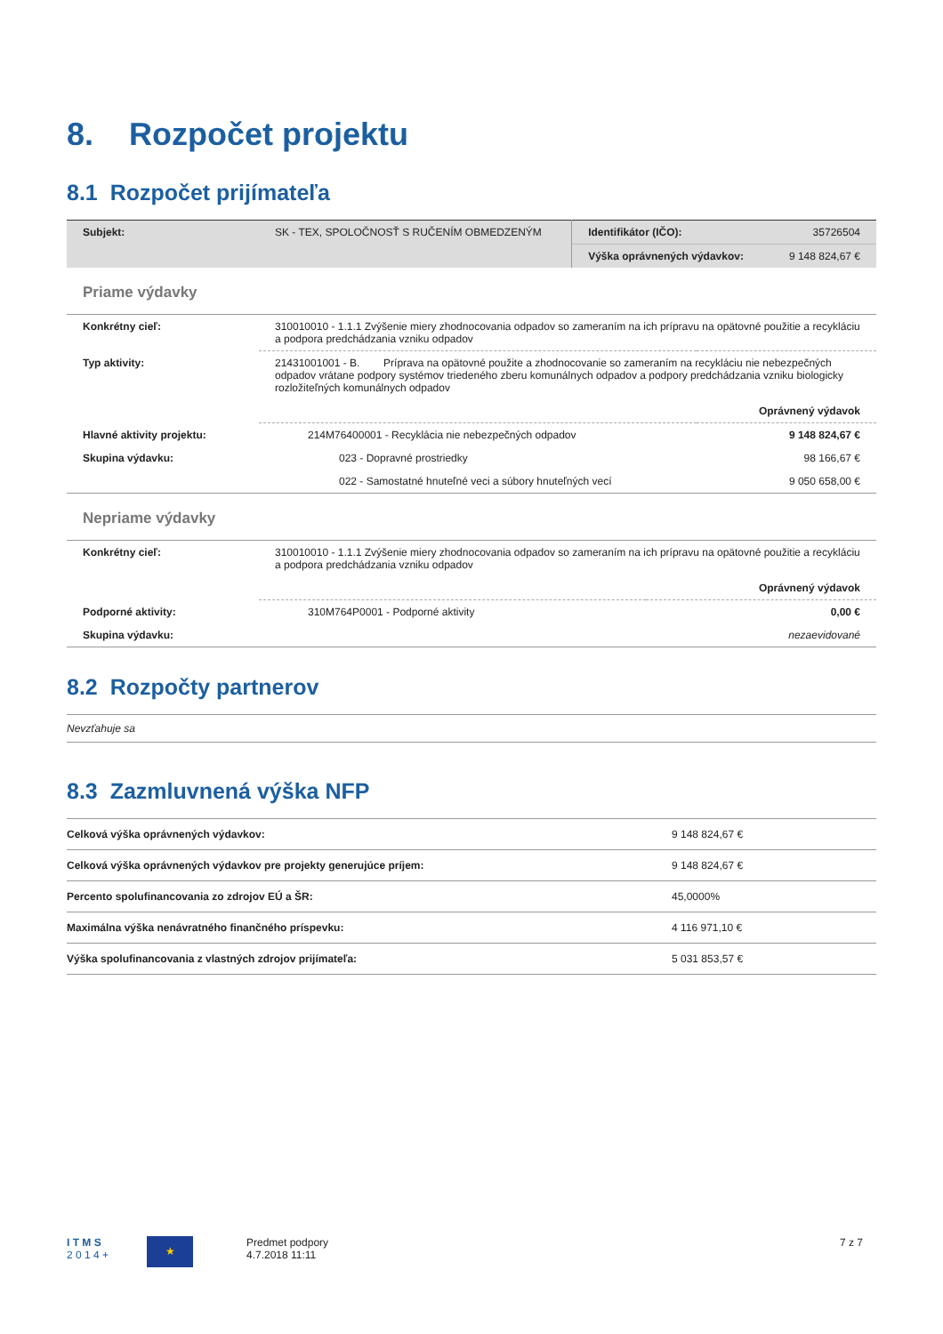8. Rozpočet projektu
8.1 Rozpočet prijímateľa
| Subjekt: | SK - TEX, SPOLOČNOSŤ S RUČENÍM OBMEDZENÝM | Identifikátor (IČO): | 35726504 |
| | | Výška oprávnených výdavkov: | 9 148 824,67 € |
Priame výdavky
| Konkrétny cieľ: | 310010010 - 1.1.1 Zvýšenie miery zhodnocovania odpadov so zameraním na ich prípravu na opätovné použitie a recykláciu a podpora predchádzania vzniku odpadov | |
| Typ aktivity: | 21431001001 - B. Príprava na opätovné použite a zhodnocovanie so zameraním na recykláciu nie nebezpečných odpadov vrátane podpory systémov triedeného zberu komunálnych odpadov a podpory predchádzania vzniku biologicky rozložiteľných komunálnych odpadov | |
| | | Oprávnený výdavok |
| Hlavné aktivity projektu: | 214M76400001 - Recyklácia nie nebezpečných odpadov | 9 148 824,67 € |
| Skupina výdavku: | 023 - Dopravné prostriedky | 98 166,67 € |
| | 022 - Samostatné hnuteľné veci a súbory hnuteľných vecí | 9 050 658,00 € |
Nepriame výdavky
| Konkrétny cieľ: | 310010010 - 1.1.1 Zvýšenie miery zhodnocovania odpadov so zameraním na ich prípravu na opätovné použitie a recykláciu a podpora predchádzania vzniku odpadov | |
| | | Oprávnený výdavok |
| Podporné aktivity: | 310M764P0001 - Podporné aktivity | 0,00 € |
| Skupina výdavku: | | nezaevidované |
8.2 Rozpočty partnerov
Nevzťahuje sa
8.3 Zazmluvnená výška NFP
| Celková výška oprávnených výdavkov: | 9 148 824,67 € |
| Celková výška oprávnených výdavkov pre projekty generujúce príjem: | 9 148 824,67 € |
| Percento spolufinancovania zo zdrojov EÚ a ŠR: | 45,0000% |
| Maximálna výška nenávratného finančného príspevku: | 4 116 971,10 € |
| Výška spolufinancovania z vlastných zdrojov prijímateľa: | 5 031 853,57 € |
I T M S
2 0 1 4 +
★
Predmet podpory
4.7.2018 11:11
7 z 7